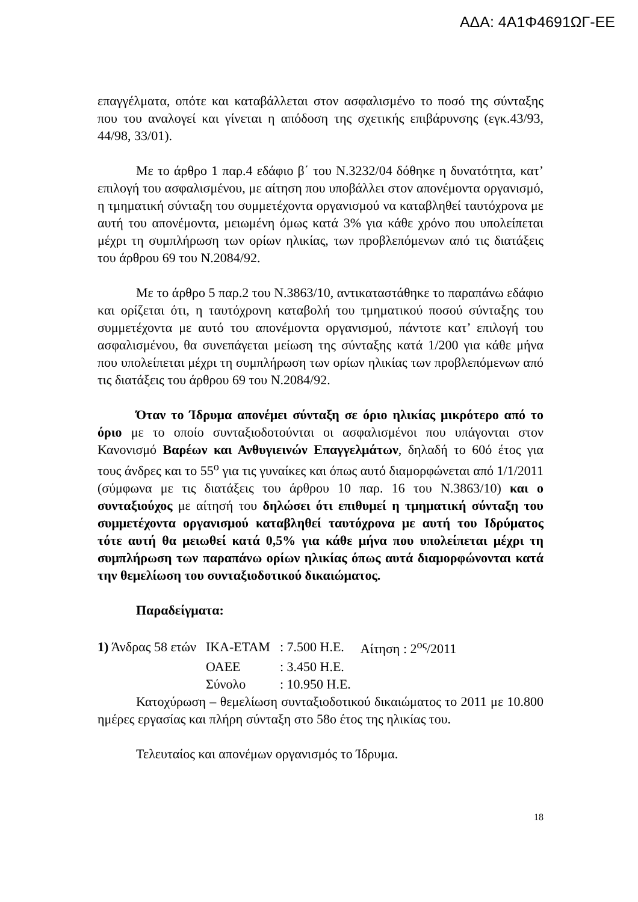ΑΔΑ: 4Α1Φ4691ΩΓ-ΕΕ
επαγγέλματα, οπότε και καταβάλλεται στον ασφαλισμένο το ποσό της σύνταξης που του αναλογεί και γίνεται η απόδοση της σχετικής επιβάρυνσης (εγκ.43/93, 44/98, 33/01).
Με το άρθρο 1 παρ.4 εδάφιο β΄ του Ν.3232/04 δόθηκε η δυνατότητα, κατ’ επιλογή του ασφαλισμένου, με αίτηση που υποβάλλει στον απονέμοντα οργανισμό, η τμηματική σύνταξη του συμμετέχοντα οργανισμού να καταβληθεί ταυτόχρονα με αυτή του απονέμοντα, μειωμένη όμως κατά 3% για κάθε χρόνο που υπολείπεται μέχρι τη συμπλήρωση των ορίων ηλικίας, των προβλεπόμενων από τις διατάξεις του άρθρου 69 του Ν.2084/92.
Με το άρθρο 5 παρ.2 του Ν.3863/10, αντικαταστάθηκε το παραπάνω εδάφιο και ορίζεται ότι, η ταυτόχρονη καταβολή του τμηματικού ποσού σύνταξης του συμμετέχοντα με αυτό του απονέμοντα οργανισμού, πάντοτε κατ’ επιλογή του ασφαλισμένου, θα συνεπάγεται μείωση της σύνταξης κατά 1/200 για κάθε μήνα που υπολείπεται μέχρι τη συμπλήρωση των ορίων ηλικίας των προβλεπόμενων από τις διατάξεις του άρθρου 69 του Ν.2084/92.
Όταν το Ίδρυμα απονέμει σύνταξη σε όριο ηλικίας μικρότερο από το όριο με το οποίο συνταξιοδοτούνται οι ασφαλισμένοι που υπάγονται στον Κανονισμό Βαρέων και Ανθυγιεινών Επαγγελμάτων, δηλαδή το 60ό έτος για τους άνδρες και το 55<sup>ο</sup> για τις γυναίκες και όπως αυτό διαμορφώνεται από 1/1/2011 (σύμφωνα με τις διατάξεις του άρθρου 10 παρ. 16 του Ν.3863/10) και ο συνταξιούχος με αίτησή του δηλώσει ότι επιθυμεί η τμηματική σύνταξη του συμμετέχοντα οργανισμού καταβληθεί ταυτόχρονα με αυτή του Ιδρύματος τότε αυτή θα μειωθεί κατά 0,5% για κάθε μήνα που υπολείπεται μέχρι τη συμπλήρωση των παραπάνω ορίων ηλικίας όπως αυτά διαμορφώνονται κατά την θεμελίωση του συνταξιοδοτικού δικαιώματος.
Παραδείγματα:
| 1) Άνδρας 58 ετών | ΙΚΑ-ΕΤΑΜ | : 7.500 Η.Ε. | Αίτηση : 2<sup>ος</sup>/2011 |
| | ΟΑΕΕ | : 3.450 Η.Ε. | |
| | Σύνολο | : 10.950 Η.Ε. | |
Κατοχύρωση – θεμελίωση συνταξιοδοτικού δικαιώματος το 2011 με 10.800 ημέρες εργασίας και πλήρη σύνταξη στο 58ο έτος της ηλικίας του.
Τελευταίος και απονέμων οργανισμός το Ίδρυμα.
18